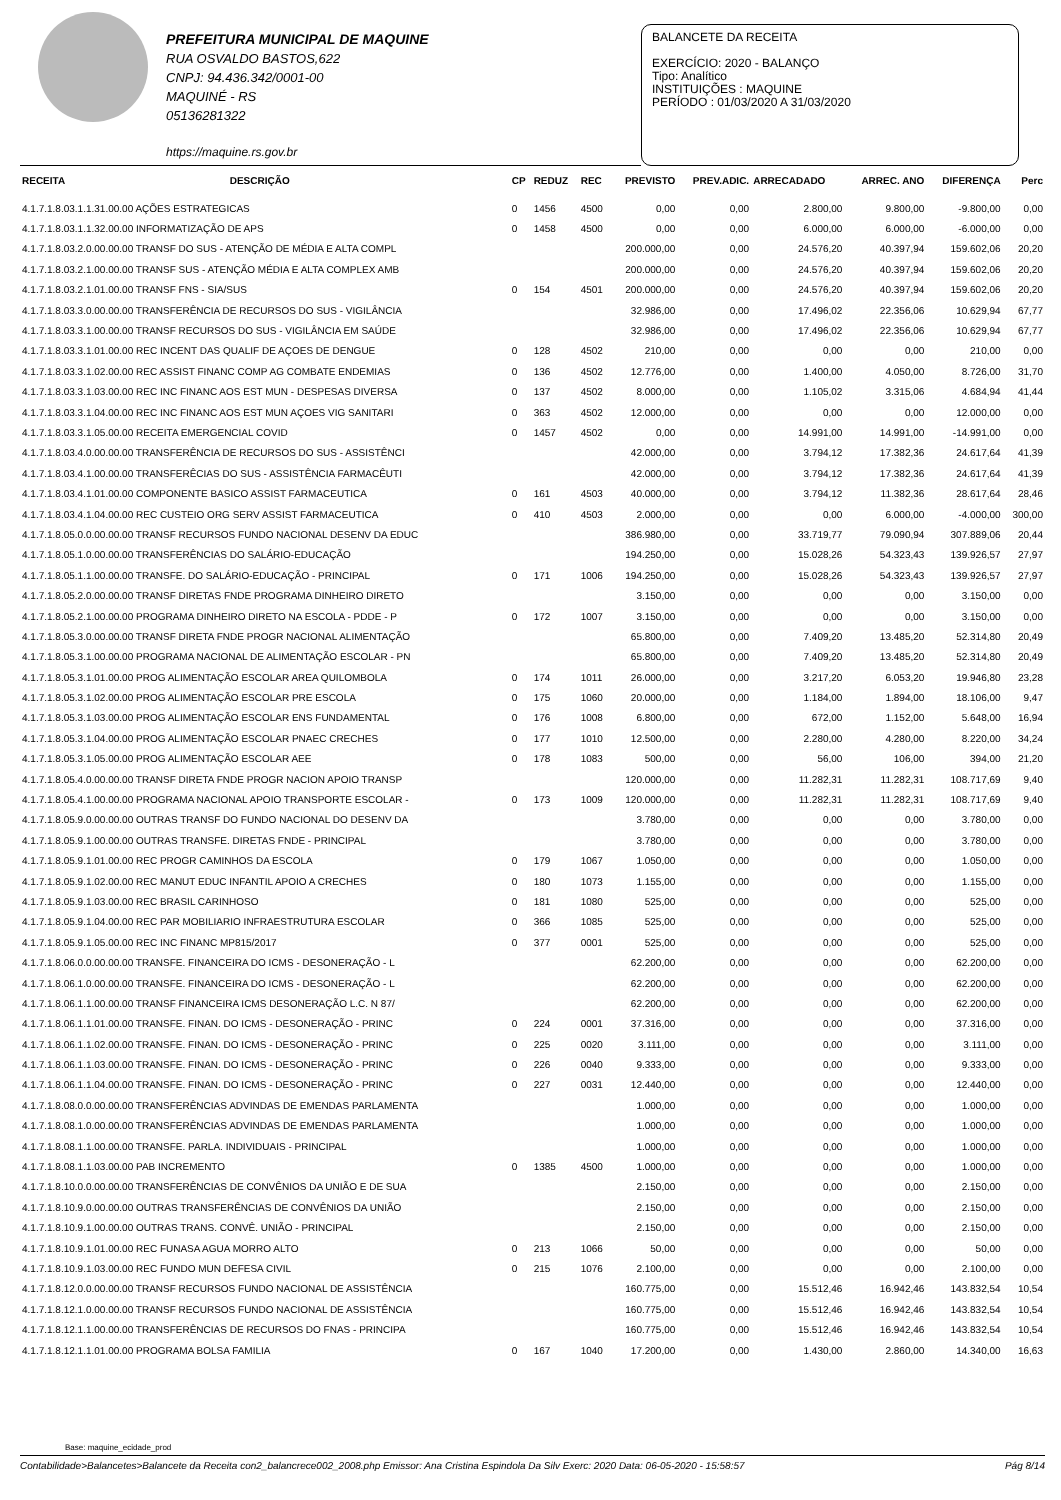PREFEITURA MUNICIPAL DE MAQUINE
RUA OSVALDO BASTOS,622
CNPJ: 94.436.342/0001-00
MAQUINÉ - RS
05136281322
https://maquine.rs.gov.br
BALANCETE DA RECEITA
EXERCÍCIO: 2020 - BALANÇO
Tipo: Analítico
INSTITUIÇÕES : MAQUINE
PERÍODO : 01/03/2020 A 31/03/2020
| RECEITA | DESCRIÇÃO | CP | REDUZ | REC | PREVISTO | PREV.ADIC. | ARRECADADO | ARREC. ANO | DIFERENÇA | Perc |
| --- | --- | --- | --- | --- | --- | --- | --- | --- | --- | --- |
| 4.1.7.1.8.03.1.1.31.00.00 AÇÕES ESTRATEGICAS | | 0 | 1456 | 4500 | 0,00 | 0,00 | 2.800,00 | 9.800,00 | -9.800,00 | 0,00 |
| 4.1.7.1.8.03.1.1.32.00.00 INFORMATIZAÇÃO DE APS | | 0 | 1458 | 4500 | 0,00 | 0,00 | 6.000,00 | 6.000,00 | -6.000,00 | 0,00 |
| 4.1.7.1.8.03.2.0.00.00.00 TRANSF DO SUS - ATENÇÃO DE MÉDIA E ALTA COMPL | | | | | 200.000,00 | 0,00 | 24.576,20 | 40.397,94 | 159.602,06 | 20,20 |
| 4.1.7.1.8.03.2.1.00.00.00 TRANSF SUS - ATENÇÃO MÉDIA E ALTA COMPLEX AMB | | | | | 200.000,00 | 0,00 | 24.576,20 | 40.397,94 | 159.602,06 | 20,20 |
| 4.1.7.1.8.03.2.1.01.00.00 TRANSF FNS - SIA/SUS | | 0 | 154 | 4501 | 200.000,00 | 0,00 | 24.576,20 | 40.397,94 | 159.602,06 | 20,20 |
| 4.1.7.1.8.03.3.0.00.00.00 TRANSFERÊNCIA DE RECURSOS DO SUS - VIGILÂNCIA | | | | | 32.986,00 | 0,00 | 17.496,02 | 22.356,06 | 10.629,94 | 67,77 |
| 4.1.7.1.8.03.3.1.00.00.00 TRANSF RECURSOS DO SUS - VIGILÂNCIA EM SAÚDE | | | | | 32.986,00 | 0,00 | 17.496,02 | 22.356,06 | 10.629,94 | 67,77 |
| 4.1.7.1.8.03.3.1.01.00.00 REC INCENT DAS QUALIF DE AÇOES DE DENGUE | | 0 | 128 | 4502 | 210,00 | 0,00 | 0,00 | 0,00 | 210,00 | 0,00 |
| 4.1.7.1.8.03.3.1.02.00.00 REC ASSIST FINANC COMP AG COMBATE ENDEMIAS | | 0 | 136 | 4502 | 12.776,00 | 0,00 | 1.400,00 | 4.050,00 | 8.726,00 | 31,70 |
| 4.1.7.1.8.03.3.1.03.00.00 REC INC FINANC AOS EST MUN - DESPESAS DIVERSA | | 0 | 137 | 4502 | 8.000,00 | 0,00 | 1.105,02 | 3.315,06 | 4.684,94 | 41,44 |
| 4.1.7.1.8.03.3.1.04.00.00 REC INC FINANC AOS EST MUN AÇOES VIG SANITARI | | 0 | 363 | 4502 | 12.000,00 | 0,00 | 0,00 | 0,00 | 12.000,00 | 0,00 |
| 4.1.7.1.8.03.3.1.05.00.00 RECEITA EMERGENCIAL COVID | | 0 | 1457 | 4502 | 0,00 | 0,00 | 14.991,00 | 14.991,00 | -14.991,00 | 0,00 |
| 4.1.7.1.8.03.4.0.00.00.00 TRANSFERÊNCIA DE RECURSOS DO SUS - ASSISTÊNCI | | | | | 42.000,00 | 0,00 | 3.794,12 | 17.382,36 | 24.617,64 | 41,39 |
| 4.1.7.1.8.03.4.1.00.00.00 TRANSFERÊCIAS DO SUS - ASSISTÊNCIA FARMACÊUTI | | | | | 42.000,00 | 0,00 | 3.794,12 | 17.382,36 | 24.617,64 | 41,39 |
| 4.1.7.1.8.03.4.1.01.00.00 COMPONENTE BASICO ASSIST FARMACEUTICA | | 0 | 161 | 4503 | 40.000,00 | 0,00 | 3.794,12 | 11.382,36 | 28.617,64 | 28,46 |
| 4.1.7.1.8.03.4.1.04.00.00 REC CUSTEIO ORG SERV ASSIST FARMACEUTICA | | 0 | 410 | 4503 | 2.000,00 | 0,00 | 0,00 | 6.000,00 | -4.000,00 | 300,00 |
| 4.1.7.1.8.05.0.0.00.00.00 TRANSF RECURSOS FUNDO NACIONAL DESENV DA EDUC | | | | | 386.980,00 | 0,00 | 33.719,77 | 79.090,94 | 307.889,06 | 20,44 |
| 4.1.7.1.8.05.1.0.00.00.00 TRANSFERÊNCIAS DO SALÁRIO-EDUCAÇÃO | | | | | 194.250,00 | 0,00 | 15.028,26 | 54.323,43 | 139.926,57 | 27,97 |
| 4.1.7.1.8.05.1.1.00.00.00 TRANSFE. DO SALÁRIO-EDUCAÇÃO - PRINCIPAL | | 0 | 171 | 1006 | 194.250,00 | 0,00 | 15.028,26 | 54.323,43 | 139.926,57 | 27,97 |
| 4.1.7.1.8.05.2.0.00.00.00 TRANSF DIRETAS FNDE PROGRAMA DINHEIRO DIRETO | | | | | 3.150,00 | 0,00 | 0,00 | 0,00 | 3.150,00 | 0,00 |
| 4.1.7.1.8.05.2.1.00.00.00 PROGRAMA DINHEIRO DIRETO NA ESCOLA - PDDE - P | | 0 | 172 | 1007 | 3.150,00 | 0,00 | 0,00 | 0,00 | 3.150,00 | 0,00 |
| 4.1.7.1.8.05.3.0.00.00.00 TRANSF DIRETA FNDE PROGR NACIONAL ALIMENTAÇÃO | | | | | 65.800,00 | 0,00 | 7.409,20 | 13.485,20 | 52.314,80 | 20,49 |
| 4.1.7.1.8.05.3.1.00.00.00 PROGRAMA NACIONAL DE ALIMENTAÇÃO ESCOLAR - PN | | | | | 65.800,00 | 0,00 | 7.409,20 | 13.485,20 | 52.314,80 | 20,49 |
| 4.1.7.1.8.05.3.1.01.00.00 PROG ALIMENTAÇÃO ESCOLAR AREA QUILOMBOLA | | 0 | 174 | 1011 | 26.000,00 | 0,00 | 3.217,20 | 6.053,20 | 19.946,80 | 23,28 |
| 4.1.7.1.8.05.3.1.02.00.00 PROG ALIMENTAÇÃO ESCOLAR PRE ESCOLA | | 0 | 175 | 1060 | 20.000,00 | 0,00 | 1.184,00 | 1.894,00 | 18.106,00 | 9,47 |
| 4.1.7.1.8.05.3.1.03.00.00 PROG ALIMENTAÇÃO ESCOLAR ENS FUNDAMENTAL | | 0 | 176 | 1008 | 6.800,00 | 0,00 | 672,00 | 1.152,00 | 5.648,00 | 16,94 |
| 4.1.7.1.8.05.3.1.04.00.00 PROG ALIMENTAÇÃO ESCOLAR PNAEC CRECHES | | 0 | 177 | 1010 | 12.500,00 | 0,00 | 2.280,00 | 4.280,00 | 8.220,00 | 34,24 |
| 4.1.7.1.8.05.3.1.05.00.00 PROG ALIMENTAÇÃO ESCOLAR AEE | | 0 | 178 | 1083 | 500,00 | 0,00 | 56,00 | 106,00 | 394,00 | 21,20 |
| 4.1.7.1.8.05.4.0.00.00.00 TRANSF DIRETA FNDE PROGR NACION APOIO TRANSP | | | | | 120.000,00 | 0,00 | 11.282,31 | 11.282,31 | 108.717,69 | 9,40 |
| 4.1.7.1.8.05.4.1.00.00.00 PROGRAMA NACIONAL APOIO TRANSPORTE ESCOLAR - | | 0 | 173 | 1009 | 120.000,00 | 0,00 | 11.282,31 | 11.282,31 | 108.717,69 | 9,40 |
| 4.1.7.1.8.05.9.0.00.00.00 OUTRAS TRANSF DO FUNDO NACIONAL DO DESENV DA | | | | | 3.780,00 | 0,00 | 0,00 | 0,00 | 3.780,00 | 0,00 |
| 4.1.7.1.8.05.9.1.00.00.00 OUTRAS TRANSFE. DIRETAS FNDE - PRINCIPAL | | | | | 3.780,00 | 0,00 | 0,00 | 0,00 | 3.780,00 | 0,00 |
| 4.1.7.1.8.05.9.1.01.00.00 REC PROGR CAMINHOS DA ESCOLA | | 0 | 179 | 1067 | 1.050,00 | 0,00 | 0,00 | 0,00 | 1.050,00 | 0,00 |
| 4.1.7.1.8.05.9.1.02.00.00 REC MANUT EDUC INFANTIL APOIO A CRECHES | | 0 | 180 | 1073 | 1.155,00 | 0,00 | 0,00 | 0,00 | 1.155,00 | 0,00 |
| 4.1.7.1.8.05.9.1.03.00.00 REC BRASIL CARINHOSO | | 0 | 181 | 1080 | 525,00 | 0,00 | 0,00 | 0,00 | 525,00 | 0,00 |
| 4.1.7.1.8.05.9.1.04.00.00 REC PAR MOBILIARIO INFRAESTRUTURA ESCOLAR | | 0 | 366 | 1085 | 525,00 | 0,00 | 0,00 | 0,00 | 525,00 | 0,00 |
| 4.1.7.1.8.05.9.1.05.00.00 REC INC FINANC MP815/2017 | | 0 | 377 | 0001 | 525,00 | 0,00 | 0,00 | 0,00 | 525,00 | 0,00 |
| 4.1.7.1.8.06.0.0.00.00.00 TRANSFE. FINANCEIRA DO ICMS - DESONERAÇÃO - L | | | | | 62.200,00 | 0,00 | 0,00 | 0,00 | 62.200,00 | 0,00 |
| 4.1.7.1.8.06.1.0.00.00.00 TRANSFE. FINANCEIRA DO ICMS - DESONERAÇÃO - L | | | | | 62.200,00 | 0,00 | 0,00 | 0,00 | 62.200,00 | 0,00 |
| 4.1.7.1.8.06.1.1.00.00.00 TRANSF FINANCEIRA ICMS DESONERAÇÃO L.C. N 87/ | | | | | 62.200,00 | 0,00 | 0,00 | 0,00 | 62.200,00 | 0,00 |
| 4.1.7.1.8.06.1.1.01.00.00 TRANSFE. FINAN. DO ICMS - DESONERAÇÃO - PRINC | | 0 | 224 | 0001 | 37.316,00 | 0,00 | 0,00 | 0,00 | 37.316,00 | 0,00 |
| 4.1.7.1.8.06.1.1.02.00.00 TRANSFE. FINAN. DO ICMS - DESONERAÇÃO - PRINC | | 0 | 225 | 0020 | 3.111,00 | 0,00 | 0,00 | 0,00 | 3.111,00 | 0,00 |
| 4.1.7.1.8.06.1.1.03.00.00 TRANSFE. FINAN. DO ICMS - DESONERAÇÃO - PRINC | | 0 | 226 | 0040 | 9.333,00 | 0,00 | 0,00 | 0,00 | 9.333,00 | 0,00 |
| 4.1.7.1.8.06.1.1.04.00.00 TRANSFE. FINAN. DO ICMS - DESONERAÇÃO - PRINC | | 0 | 227 | 0031 | 12.440,00 | 0,00 | 0,00 | 0,00 | 12.440,00 | 0,00 |
| 4.1.7.1.8.08.0.0.00.00.00 TRANSFERÊNCIAS ADVINDAS DE EMENDAS PARLAMENTA | | | | | 1.000,00 | 0,00 | 0,00 | 0,00 | 1.000,00 | 0,00 |
| 4.1.7.1.8.08.1.0.00.00.00 TRANSFERÊNCIAS ADVINDAS DE EMENDAS PARLAMENTA | | | | | 1.000,00 | 0,00 | 0,00 | 0,00 | 1.000,00 | 0,00 |
| 4.1.7.1.8.08.1.1.00.00.00 TRANSFE. PARLA. INDIVIDUAIS - PRINCIPAL | | | | | 1.000,00 | 0,00 | 0,00 | 0,00 | 1.000,00 | 0,00 |
| 4.1.7.1.8.08.1.1.03.00.00 PAB INCREMENTO | | 0 | 1385 | 4500 | 1.000,00 | 0,00 | 0,00 | 0,00 | 1.000,00 | 0,00 |
| 4.1.7.1.8.10.0.0.00.00.00 TRANSFERÊNCIAS DE CONVÊNIOS DA UNIÃO E DE SUA | | | | | 2.150,00 | 0,00 | 0,00 | 0,00 | 2.150,00 | 0,00 |
| 4.1.7.1.8.10.9.0.00.00.00 OUTRAS TRANSFERÊNCIAS DE CONVÊNIOS DA UNIÃO | | | | | 2.150,00 | 0,00 | 0,00 | 0,00 | 2.150,00 | 0,00 |
| 4.1.7.1.8.10.9.1.00.00.00 OUTRAS TRANS. CONVÊ. UNIÃO - PRINCIPAL | | | | | 2.150,00 | 0,00 | 0,00 | 0,00 | 2.150,00 | 0,00 |
| 4.1.7.1.8.10.9.1.01.00.00 REC FUNASA AGUA MORRO ALTO | | 0 | 213 | 1066 | 50,00 | 0,00 | 0,00 | 0,00 | 50,00 | 0,00 |
| 4.1.7.1.8.10.9.1.03.00.00 REC FUNDO MUN DEFESA CIVIL | | 0 | 215 | 1076 | 2.100,00 | 0,00 | 0,00 | 0,00 | 2.100,00 | 0,00 |
| 4.1.7.1.8.12.0.0.00.00.00 TRANSF RECURSOS FUNDO NACIONAL DE ASSISTÊNCIA | | | | | 160.775,00 | 0,00 | 15.512,46 | 16.942,46 | 143.832,54 | 10,54 |
| 4.1.7.1.8.12.1.0.00.00.00 TRANSF RECURSOS FUNDO NACIONAL DE ASSISTÊNCIA | | | | | 160.775,00 | 0,00 | 15.512,46 | 16.942,46 | 143.832,54 | 10,54 |
| 4.1.7.1.8.12.1.1.00.00.00 TRANSFERÊNCIAS DE RECURSOS DO FNAS - PRINCIPA | | | | | 160.775,00 | 0,00 | 15.512,46 | 16.942,46 | 143.832,54 | 10,54 |
| 4.1.7.1.8.12.1.1.01.00.00 PROGRAMA BOLSA FAMILIA | | 0 | 167 | 1040 | 17.200,00 | 0,00 | 1.430,00 | 2.860,00 | 14.340,00 | 16,63 |
Base: maquine_ecidade_prod
Contabilidade>Balancetes>Balancete da Receita con2_balancrece002_2008.php Emissor: Ana Cristina Espindola Da Silv Exerc: 2020 Data: 06-05-2020 - 15:58:57 Pág 8/14